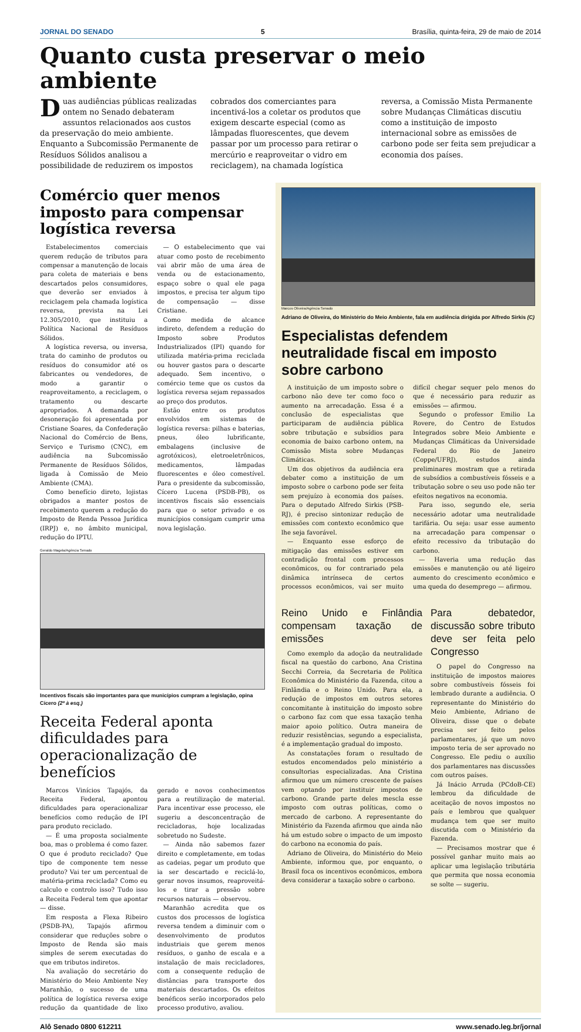JORNAL DO SENADO 5 Brasília, quinta-feira, 29 de maio de 2014
Quanto custa preservar o meio ambiente
Duas audiências públicas realizadas ontem no Senado debateram assuntos relacionados aos custos da preservação do meio ambiente. Enquanto a Subcomissão Permanente de Resíduos Sólidos analisou a possibilidade de reduzirem os impostos cobrados dos comerciantes para incentivá-los a coletar os produtos que exigem descarte especial (como as lâmpadas fluorescentes, que devem passar por um processo para retirar o mercúrio e reaproveitar o vidro em reciclagem), na chamada logística reversa, a Comissão Mista Permanente sobre Mudanças Climáticas discutiu como a instituição de imposto internacional sobre as emissões de carbono pode ser feita sem prejudicar a economia dos países.
Comércio quer menos imposto para compensar logística reversa
Estabelecimentos comerciais querem redução de tributos para compensar a manutenção de locais para coleta de materiais e bens descartados pelos consumidores, que deverão ser enviados à reciclagem pela chamada logística reversa, prevista na Lei 12.305/2010, que instituiu a Política Nacional de Resíduos Sólidos.
A logística reversa, ou inversa, trata do caminho de produtos ou resíduos do consumidor até os fabricantes ou vendedores, de modo a garantir o reaproveitamento, a reciclagem, o tratamento ou descarte apropriados. A demanda por desoneração foi apresentada por Cristiane Soares, da Confederação Nacional do Comércio de Bens, Serviço e Turismo (CNC), em audiência na Subcomissão Permanente de Resíduos Sólidos, ligada à Comissão de Meio Ambiente (CMA).
Como benefício direto, lojistas obrigados a manter postos de recebimento querem a redução do Imposto de Renda Pessoa Jurídica (IRPJ) e, no âmbito municipal, redução do IPTU.
— O estabelecimento que vai atuar como posto de recebimento vai abrir mão de uma área de venda ou de estacionamento, espaço sobre o qual ele paga impostos, e precisa ter algum tipo de compensação — disse Cristiane.
Como medida de alcance indireto, defendem a redução do Imposto sobre Produtos Industrializados (IPI) quando for utilizada matéria-prima reciclada ou houver gastos para o descarte adequado. Sem incentivo, o comércio teme que os custos da logística reversa sejam repassados ao preço dos produtos.
Estão entre os produtos envolvidos em sistemas de logística reversa: pilhas e baterias, pneus, óleo lubrificante, embalagens (inclusive de agrotóxicos), eletroeletrônicos, medicamentos, lâmpadas fluorescentes e óleo comestível. Para o presidente da subcomissão, Cícero Lucena (PSDB-PB), os incentivos fiscais são essenciais para que o setor privado e os municípios consigam cumprir uma nova legislação.
Geraldo Magela/Agência Senado
Incentivos fiscais são importantes para que municípios cumpram a legislação, opina Cícero (2º à esq.)
Receita Federal aponta dificuldades para operacionalização de benefícios
Marcos Vinícios Tapajós, da Receita Federal, apontou dificuldades para operacionalizar benefícios como redução de IPI para produto reciclado.
— É uma proposta socialmente boa, mas o problema é como fazer. O que é produto reciclado? Que tipo de componente tem nesse produto? Vai ter um percentual de matéria-prima reciclada? Como eu calculo e controlo isso? Tudo isso a Receita Federal tem que apontar — disse.
Em resposta a Flexa Ribeiro (PSDB-PA), Tapajós afirmou considerar que reduções sobre o Imposto de Renda são mais simples de serem executadas do que em tributos indiretos.
Na avaliação do secretário do Ministério do Meio Ambiente Ney Maranhão, o sucesso de uma política de logística reversa exige redução da quantidade de lixo gerado e novos conhecimentos para a reutilização de material. Para incentivar esse processo, ele sugeriu a desconcentração de recicladoras, hoje localizadas sobretudo no Sudeste.
— Ainda não sabemos fazer direito e completamente, em todas as cadeias, pegar um produto que ia ser descartado e reciclá-lo, gerar novos insumos, reaproveitá-los e tirar a pressão sobre recursos naturais — observou.
Maranhão acredita que os custos dos processos de logística reversa tendem a diminuir com o desenvolvimento de produtos industriais que gerem menos resíduos, o ganho de escala e a instalação de mais recicladores, com a consequente redução de distâncias para transporte dos materiais descartados. Os efeitos benéficos serão incorporados pelo processo produtivo, avaliou.
Marcos Oliveira/Agência Senado
Adriano de Oliveira, do Ministério do Meio Ambiente, fala em audiência dirigida por Alfredo Sirkis (C)
Especialistas defendem neutralidade fiscal em imposto sobre carbono
A instituição de um imposto sobre o carbono não deve ter como foco o aumento na arrecadação. Essa é a conclusão de especialistas que participaram de audiência pública sobre tributação e subsídios para economia de baixo carbono ontem, na Comissão Mista sobre Mudanças Climáticas.
Um dos objetivos da audiência era debater como a instituição de um imposto sobre o carbono pode ser feita sem prejuízo à economia dos países. Para o deputado Alfredo Sirkis (PSB-RJ), é preciso sintonizar redução de emissões com contexto econômico que lhe seja favorável.
— Enquanto esse esforço de mitigação das emissões estiver em contradição frontal com processos econômicos, ou for contrariado pela dinâmica intrínseca de certos processos econômicos, vai ser muito difícil chegar sequer pelo menos do que é necessário para reduzir as emissões — afirmou.
Segundo o professor Emilio La Rovere, do Centro de Estudos Integrados sobre Meio Ambiente e Mudanças Climáticas da Universidade Federal do Rio de Janeiro (Coppe/UFRJ), estudos ainda preliminares mostram que a retirada de subsídios a combustíveis fósseis e a tributação sobre o seu uso pode não ter efeitos negativos na economia.
Para isso, segundo ele, seria necessário adotar uma neutralidade tarifária. Ou seja: usar esse aumento na arrecadação para compensar o efeito recessivo da tributação do carbono.
— Haveria uma redução das emissões e manutenção ou até ligeiro aumento do crescimento econômico e uma queda do desemprego — afirmou.
Reino Unido e Finlândia compensam taxação de emissões
Como exemplo da adoção da neutralidade fiscal na questão do carbono, Ana Cristina Secchi Correia, da Secretaria de Política Econômica do Ministério da Fazenda, citou a Finlândia e o Reino Unido. Para ela, a redução de impostos em outros setores concomitante à instituição do imposto sobre o carbono faz com que essa taxação tenha maior apoio político. Outra maneira de reduzir resistências, segundo a especialista, é a implementação gradual do imposto.
As constatações foram o resultado de estudos encomendados pelo ministério a consultorias especializadas. Ana Cristina afirmou que um número crescente de países vem optando por instituir impostos de carbono. Grande parte deles mescla esse imposto com outras políticas, como o mercado de carbono. A representante do Ministério da Fazenda afirmou que ainda não há um estudo sobre o impacto de um imposto do carbono na economia do país.
Adriano de Oliveira, do Ministério do Meio Ambiente, informou que, por enquanto, o Brasil foca os incentivos econômicos, embora deva considerar a taxação sobre o carbono.
Para debatedor, discussão sobre tributo deve ser feita pelo Congresso
O papel do Congresso na instituição de impostos maiores sobre combustíveis fósseis foi lembrado durante a audiência. O representante do Ministério do Meio Ambiente, Adriano de Oliveira, disse que o debate precisa ser feito pelos parlamentares, já que um novo imposto teria de ser aprovado no Congresso. Ele pediu o auxílio dos parlamentares nas discussões com outros países.
Já Inácio Arruda (PCdoB-CE) lembrou da dificuldade de aceitação de novos impostos no país e lembrou que qualquer mudança tem que ser muito discutida com o Ministério da Fazenda.
— Precisamos mostrar que é possível ganhar muito mais ao aplicar uma legislação tributária que permita que nossa economia se solte — sugeriu.
Alô Senado 0800 612211 www.senado.leg.br/jornal